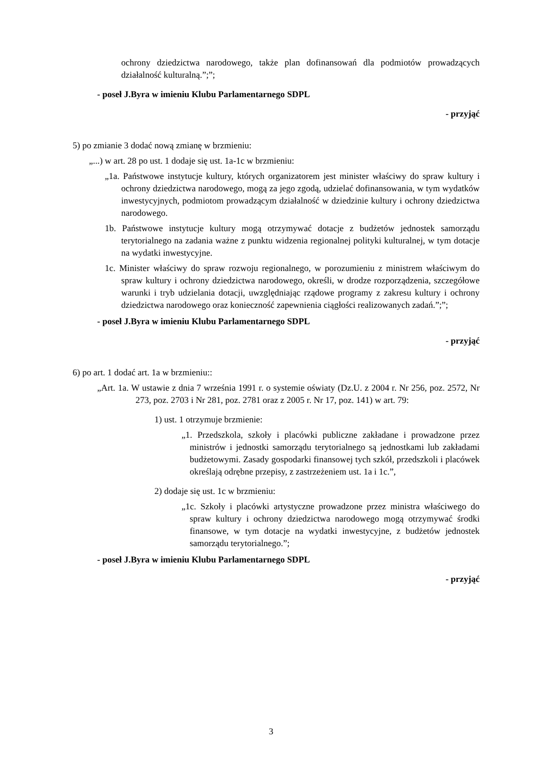ochrony dziedzictwa narodowego, także plan dofinansowań dla podmiotów prowadzących działalność kulturalną.”;”;
- poseł J.Byra w imieniu Klubu Parlamentarnego SDPL
- przyjąć
5) po zmianie 3 dodać nową zmianę w brzmieniu:
„...) w art. 28 po ust. 1 dodaje się ust. 1a-1c w brzmieniu:
„1a. Państwowe instytucje kultury, których organizatorem jest minister właściwy do spraw kultury i ochrony dziedzictwa narodowego, mogą za jego zgodą, udzielać dofinansowania, w tym wydatków inwestycyjnych, podmiotom prowadzącym działalność w dziedzinie kultury i ochrony dziedzictwa narodowego.
1b. Państwowe instytucje kultury mogą otrzymywać dotacje z budżetów jednostek samorządu terytorialnego na zadania ważne z punktu widzenia regionalnej polityki kulturalnej, w tym dotacje na wydatki inwestycyjne.
1c. Minister właściwy do spraw rozwoju regionalnego, w porozumieniu z ministrem właściwym do spraw kultury i ochrony dziedzictwa narodowego, określi, w drodze rozporządzenia, szczegółowe warunki i tryb udzielania dotacji, uwzględniając rządowe programy z zakresu kultury i ochrony dziedzictwa narodowego oraz konieczność zapewnienia ciągłości realizowanych zadań.”;”;
- poseł J.Byra w imieniu Klubu Parlamentarnego SDPL
- przyjąć
6) po art. 1 dodać art. 1a w brzmieniu::
„Art. 1a. W ustawie z dnia 7 września 1991 r. o systemie oświaty (Dz.U. z 2004 r. Nr 256, poz. 2572, Nr 273, poz. 2703 i Nr 281, poz. 2781 oraz z 2005 r. Nr 17, poz. 141) w art. 79:
1) ust. 1 otrzymuje brzmienie:
„1. Przedszkola, szkoły i placówki publiczne zakładane i prowadzone przez ministrów i jednostki samorządu terytorialnego są jednostkami lub zakładami budżetowymi. Zasady gospodarki finansowej tych szkół, przedszkoli i placówek określają odrębne przepisy, z zastrzeżeniem ust. 1a i 1c.”,
2) dodaje się ust. 1c w brzmieniu:
„1c. Szkoły i placówki artystyczne prowadzone przez ministra właściwego do spraw kultury i ochrony dziedzictwa narodowego mogą otrzymywać środki finansowe, w tym dotacje na wydatki inwestycyjne, z budżetów jednostek samorządu terytorialnego.”;
- poseł J.Byra w imieniu Klubu Parlamentarnego SDPL
- przyjąć
3